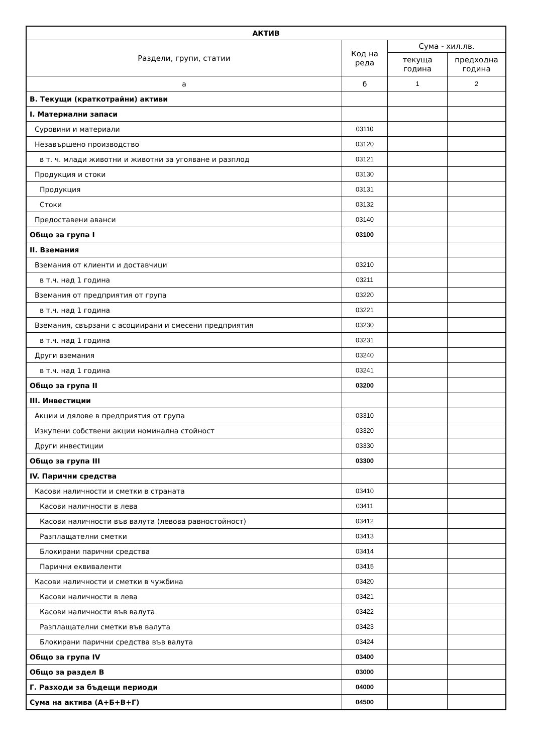| АКТИВ | | | |
| --- | --- | --- | --- |
| Раздели, групи, статии | Код на реда | Сума - хил.лв. | |
| | | текуща година | предходна година |
| а | б | 1 | 2 |
| В. Текущи (краткотрайни) активи | | | |
| I. Материални запаси | | | |
| Суровини и материали | 03110 | | |
| Незавършено производство | 03120 | | |
| в т. ч. млади животни и животни за угояване и разплод | 03121 | | |
| Продукция и стоки | 03130 | | |
| Продукция | 03131 | | |
| Стоки | 03132 | | |
| Предоставени аванси | 03140 | | |
| Общо за група I | 03100 | | |
| II. Вземания | | | |
| Вземания от клиенти и доставчици | 03210 | | |
| в т.ч. над 1 година | 03211 | | |
| Вземания от предприятия от група | 03220 | | |
| в т.ч. над 1 година | 03221 | | |
| Вземания, свързани с асоциирани и смесени предприятия | 03230 | | |
| в т.ч. над 1 година | 03231 | | |
| Други вземания | 03240 | | |
| в т.ч. над 1 година | 03241 | | |
| Общо за група II | 03200 | | |
| III. Инвестиции | | | |
| Акции и дялове в предприятия от група | 03310 | | |
| Изкупени собствени акции номинална стойност | 03320 | | |
| Други инвестиции | 03330 | | |
| Общо за група III | 03300 | | |
| IV. Парични средства | | | |
| Касови наличности и сметки в страната | 03410 | | |
| Касови наличности в лева | 03411 | | |
| Касови наличности във валута (левова равностойност) | 03412 | | |
| Разплащателни сметки | 03413 | | |
| Блокирани парични средства | 03414 | | |
| Парични еквиваленти | 03415 | | |
| Касови наличности и сметки в чужбина | 03420 | | |
| Касови наличности в лева | 03421 | | |
| Касови наличности във валута | 03422 | | |
| Разплащателни сметки във валута | 03423 | | |
| Блокирани парични средства във валута | 03424 | | |
| Общо за група IV | 03400 | | |
| Общо за раздел В | 03000 | | |
| Г. Разходи за бъдещи периоди | 04000 | | |
| Сума на актива (А+Б+В+Г) | 04500 | | |